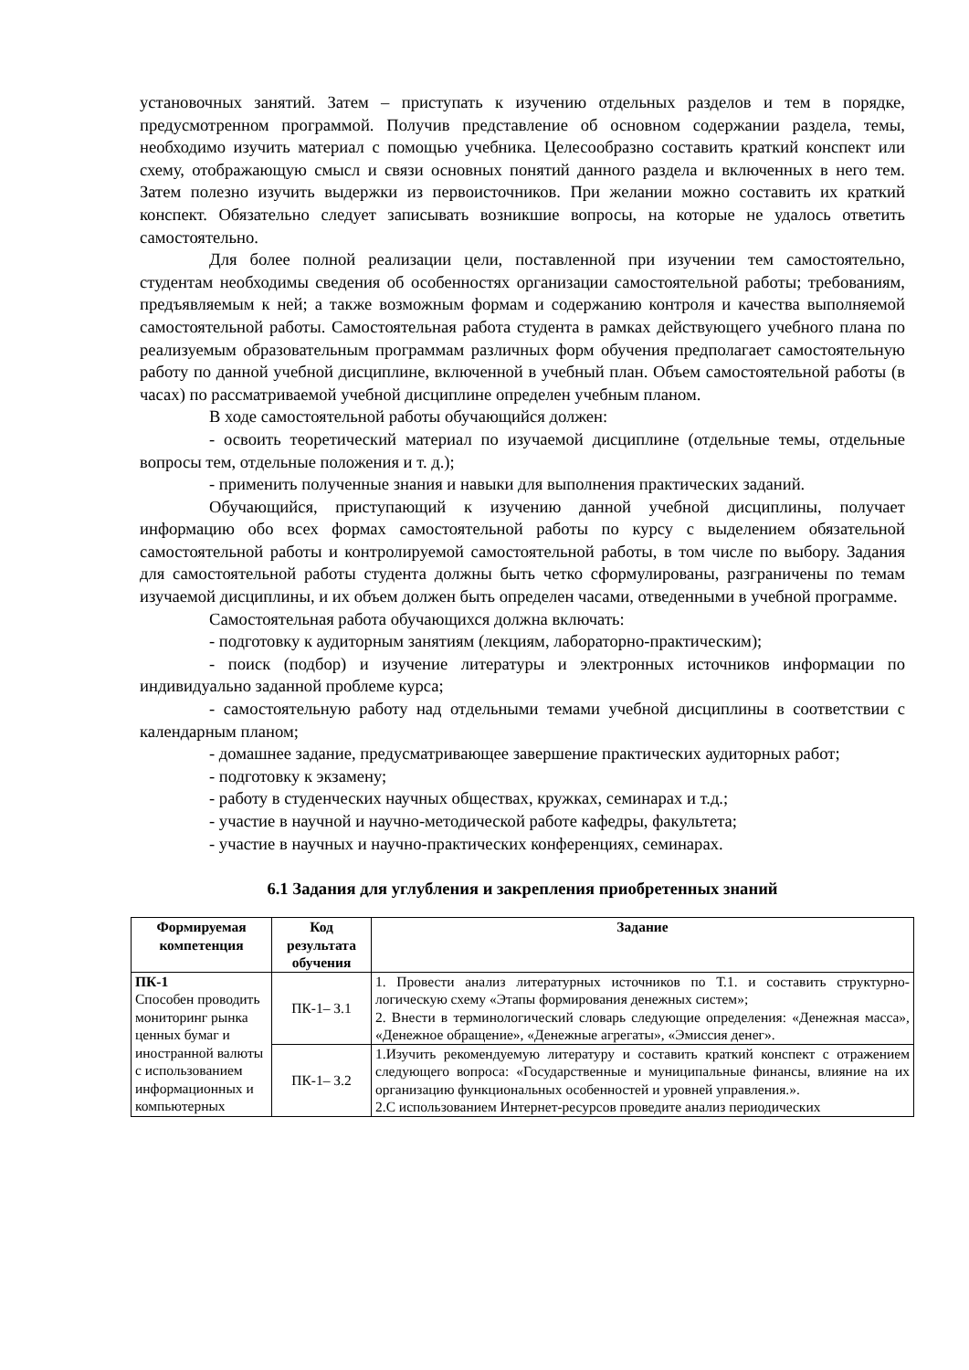установочных занятий. Затем – приступать к изучению отдельных разделов и тем в порядке, предусмотренном программой. Получив представление об основном содержании раздела, темы, необходимо изучить материал с помощью учебника. Целесообразно составить краткий конспект или схему, отображающую смысл и связи основных понятий данного раздела и включенных в него тем. Затем полезно изучить выдержки из первоисточников. При желании можно составить их краткий конспект. Обязательно следует записывать возникшие вопросы, на которые не удалось ответить самостоятельно.
Для более полной реализации цели, поставленной при изучении тем самостоятельно, студентам необходимы сведения об особенностях организации самостоятельной работы; требованиям, предъявляемым к ней; а также возможным формам и содержанию контроля и качества выполняемой самостоятельной работы. Самостоятельная работа студента в рамках действующего учебного плана по реализуемым образовательным программам различных форм обучения предполагает самостоятельную работу по данной учебной дисциплине, включенной в учебный план. Объем самостоятельной работы (в часах) по рассматриваемой учебной дисциплине определен учебным планом.
В ходе самостоятельной работы обучающийся должен:
- освоить теоретический материал по изучаемой дисциплине (отдельные темы, отдельные вопросы тем, отдельные положения и т. д.);
- применить полученные знания и навыки для выполнения практических заданий.
Обучающийся, приступающий к изучению данной учебной дисциплины, получает информацию обо всех формах самостоятельной работы по курсу с выделением обязательной самостоятельной работы и контролируемой самостоятельной работы, в том числе по выбору. Задания для самостоятельной работы студента должны быть четко сформулированы, разграничены по темам изучаемой дисциплины, и их объем должен быть определен часами, отведенными в учебной программе.
Самостоятельная работа обучающихся должна включать:
- подготовку к аудиторным занятиям (лекциям, лабораторно-практическим);
- поиск (подбор) и изучение литературы и электронных источников информации по индивидуально заданной проблеме курса;
- самостоятельную работу над отдельными темами учебной дисциплины в соответствии с календарным планом;
- домашнее задание, предусматривающее завершение практических аудиторных работ;
- подготовку к экзамену;
- работу в студенческих научных обществах, кружках, семинарах и т.д.;
- участие в научной и научно-методической работе кафедры, факультета;
- участие в научных и научно-практических конференциях, семинарах.
6.1 Задания для углубления и закрепления приобретенных знаний
| Формируемая компетенция | Код результата обучения | Задание |
| --- | --- | --- |
| ПК-1 Способен проводить мониторинг рынка ценных бумаг и иностранной валюты с использованием информационных и компьютерных | ПК-1– З.1 | 1. Провести анализ литературных источников по Т.1. и составить структурно-логическую схему «Этапы формирования денежных систем»; 2. Внести в терминологический словарь следующие определения: «Денежная масса», «Денежное обращение», «Денежные агрегаты», «Эмиссия денег». |
| | ПК-1– З.2 | 1.Изучить рекомендуемую литературу и составить краткий конспект с отражением следующего вопроса: «Государственные и муниципальные финансы, влияние на их организацию функциональных особенностей и уровней управления.». 2.С использованием Интернет-ресурсов проведите анализ периодических |